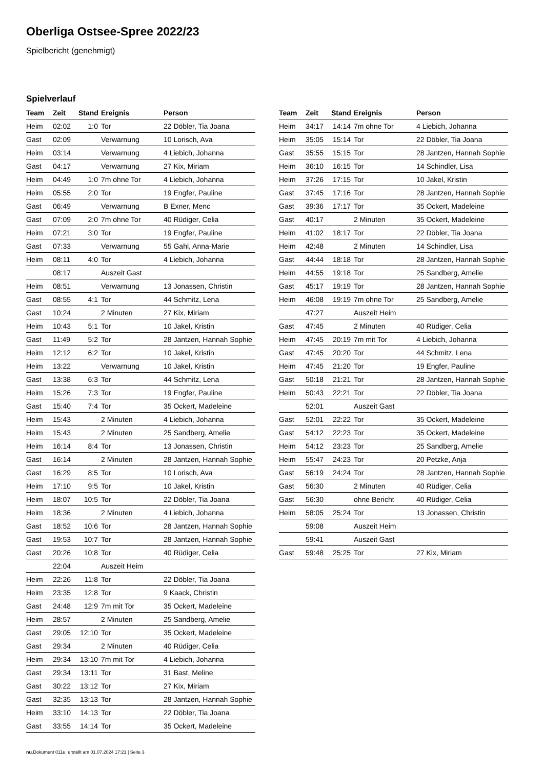Oberliga Ostsee-Spree 2022/23
Spielbericht (genehmigt)
Spielverlauf
| Team | Zeit | Stand | Ereignis | Person |
| --- | --- | --- | --- | --- |
| Heim | 02:02 | 1:0 | Tor | 22 Döbler, Tia Joana |
| Gast | 02:09 | | Verwarnung | 10 Lorisch, Ava |
| Heim | 03:14 | | Verwarnung | 4 Liebich, Johanna |
| Gast | 04:17 | | Verwarnung | 27 Kix, Miriam |
| Heim | 04:49 | 1:0 | 7m ohne Tor | 4 Liebich, Johanna |
| Heim | 05:55 | 2:0 | Tor | 19 Engfer, Pauline |
| Gast | 06:49 | | Verwarnung | B Exner, Menc |
| Gast | 07:09 | 2:0 | 7m ohne Tor | 40 Rüdiger, Celia |
| Heim | 07:21 | 3:0 | Tor | 19 Engfer, Pauline |
| Gast | 07:33 | | Verwarnung | 55 Gahl, Anna-Marie |
| Heim | 08:11 | 4:0 | Tor | 4 Liebich, Johanna |
| | 08:17 | | Auszeit Gast | |
| Heim | 08:51 | | Verwarnung | 13 Jonassen, Christin |
| Gast | 08:55 | 4:1 | Tor | 44 Schmitz, Lena |
| Gast | 10:24 | | 2 Minuten | 27 Kix, Miriam |
| Heim | 10:43 | 5:1 | Tor | 10 Jakel, Kristin |
| Gast | 11:49 | 5:2 | Tor | 28 Jantzen, Hannah Sophie |
| Heim | 12:12 | 6:2 | Tor | 10 Jakel, Kristin |
| Heim | 13:22 | | Verwarnung | 10 Jakel, Kristin |
| Gast | 13:38 | 6:3 | Tor | 44 Schmitz, Lena |
| Heim | 15:26 | 7:3 | Tor | 19 Engfer, Pauline |
| Gast | 15:40 | 7:4 | Tor | 35 Ockert, Madeleine |
| Heim | 15:43 | | 2 Minuten | 4 Liebich, Johanna |
| Heim | 15:43 | | 2 Minuten | 25 Sandberg, Amelie |
| Heim | 16:14 | 8:4 | Tor | 13 Jonassen, Christin |
| Gast | 16:14 | | 2 Minuten | 28 Jantzen, Hannah Sophie |
| Gast | 16:29 | 8:5 | Tor | 10 Lorisch, Ava |
| Heim | 17:10 | 9:5 | Tor | 10 Jakel, Kristin |
| Heim | 18:07 | 10:5 | Tor | 22 Döbler, Tia Joana |
| Heim | 18:36 | | 2 Minuten | 4 Liebich, Johanna |
| Gast | 18:52 | 10:6 | Tor | 28 Jantzen, Hannah Sophie |
| Gast | 19:53 | 10:7 | Tor | 28 Jantzen, Hannah Sophie |
| Gast | 20:26 | 10:8 | Tor | 40 Rüdiger, Celia |
| | 22:04 | | Auszeit Heim | |
| Heim | 22:26 | 11:8 | Tor | 22 Döbler, Tia Joana |
| Heim | 23:35 | 12:8 | Tor | 9 Kaack, Christin |
| Gast | 24:48 | 12:9 | 7m mit Tor | 35 Ockert, Madeleine |
| Heim | 28:57 | | 2 Minuten | 25 Sandberg, Amelie |
| Gast | 29:05 | 12:10 | Tor | 35 Ockert, Madeleine |
| Gast | 29:34 | | 2 Minuten | 40 Rüdiger, Celia |
| Heim | 29:34 | 13:10 | 7m mit Tor | 4 Liebich, Johanna |
| Gast | 29:34 | 13:11 | Tor | 31 Bast, Meline |
| Gast | 30:22 | 13:12 | Tor | 27 Kix, Miriam |
| Gast | 32:35 | 13:13 | Tor | 28 Jantzen, Hannah Sophie |
| Heim | 33:10 | 14:13 | Tor | 22 Döbler, Tia Joana |
| Gast | 33:55 | 14:14 | Tor | 35 Ockert, Madeleine |
| Team | Zeit | Stand | Ereignis | Person |
| --- | --- | --- | --- | --- |
| Heim | 34:17 | 14:14 | 7m ohne Tor | 4 Liebich, Johanna |
| Heim | 35:05 | 15:14 | Tor | 22 Döbler, Tia Joana |
| Gast | 35:55 | 15:15 | Tor | 28 Jantzen, Hannah Sophie |
| Heim | 36:10 | 16:15 | Tor | 14 Schindler, Lisa |
| Heim | 37:26 | 17:15 | Tor | 10 Jakel, Kristin |
| Gast | 37:45 | 17:16 | Tor | 28 Jantzen, Hannah Sophie |
| Gast | 39:36 | 17:17 | Tor | 35 Ockert, Madeleine |
| Gast | 40:17 | | 2 Minuten | 35 Ockert, Madeleine |
| Heim | 41:02 | 18:17 | Tor | 22 Döbler, Tia Joana |
| Heim | 42:48 | | 2 Minuten | 14 Schindler, Lisa |
| Gast | 44:44 | 18:18 | Tor | 28 Jantzen, Hannah Sophie |
| Heim | 44:55 | 19:18 | Tor | 25 Sandberg, Amelie |
| Gast | 45:17 | 19:19 | Tor | 28 Jantzen, Hannah Sophie |
| Heim | 46:08 | 19:19 | 7m ohne Tor | 25 Sandberg, Amelie |
| | 47:27 | | Auszeit Heim | |
| Gast | 47:45 | | 2 Minuten | 40 Rüdiger, Celia |
| Heim | 47:45 | 20:19 | 7m mit Tor | 4 Liebich, Johanna |
| Gast | 47:45 | 20:20 | Tor | 44 Schmitz, Lena |
| Heim | 47:45 | 21:20 | Tor | 19 Engfer, Pauline |
| Gast | 50:18 | 21:21 | Tor | 28 Jantzen, Hannah Sophie |
| Heim | 50:43 | 22:21 | Tor | 22 Döbler, Tia Joana |
| | 52:01 | | Auszeit Gast | |
| Gast | 52:01 | 22:22 | Tor | 35 Ockert, Madeleine |
| Gast | 54:12 | 22:23 | Tor | 35 Ockert, Madeleine |
| Heim | 54:12 | 23:23 | Tor | 25 Sandberg, Amelie |
| Heim | 55:47 | 24:23 | Tor | 20 Petzke, Anja |
| Gast | 56:19 | 24:24 | Tor | 28 Jantzen, Hannah Sophie |
| Gast | 56:30 | | 2 Minuten | 40 Rüdiger, Celia |
| Gast | 56:30 | | ohne Bericht | 40 Rüdiger, Celia |
| Heim | 58:05 | 25:24 | Tor | 13 Jonassen, Christin |
| | 59:08 | | Auszeit Heim | |
| | 59:41 | | Auszeit Gast | |
| Gast | 59:48 | 25:25 | Tor | 27 Kix, Miriam |
nu.Dokument 011e, erstellt am 01.07.2024 17:21 | Seite 3